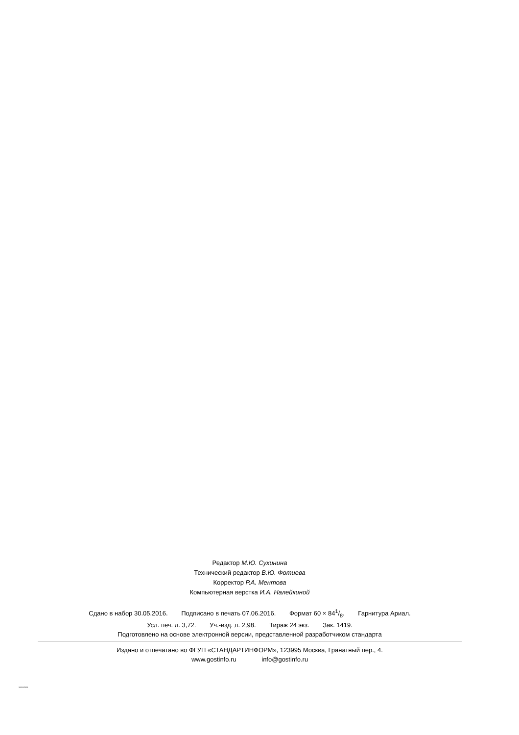Редактор М.Ю. Сухинина
Технический редактор В.Ю. Фотиева
Корректор Р.А. Ментова
Компьютерная верстка И.А. Налейкиной
Сдано в набор 30.05.2016. Подписано в печать 07.06.2016. Формат 60 × 841/8. Гарнитура Ариал.
Усл. печ. л. 3,72. Уч.-изд. л. 2,98. Тираж 24 экз. Зак. 1419.
Подготовлено на основе электронной версии, представленной разработчиком стандарта
Издано и отпечатано во ФГУП «СТАНДАРТИНФОРМ», 123995 Москва, Гранатный пер., 4.
www.gostinfo.ru info@gostinfo.ru
56024-2016